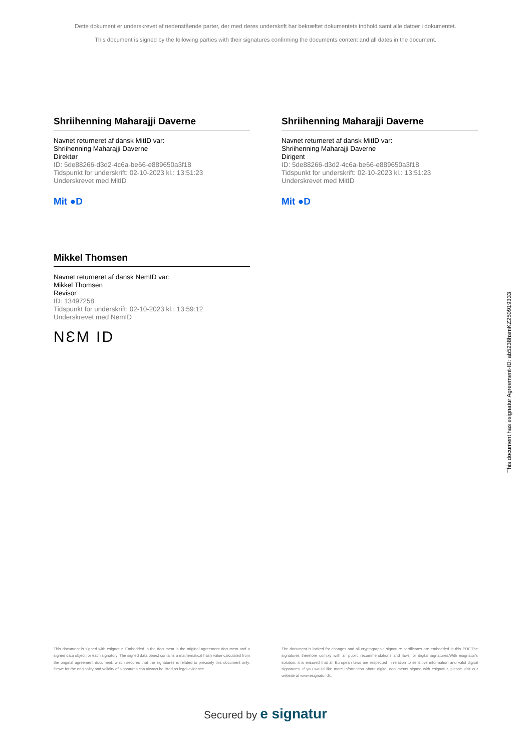Dette dokument er underskrevet af nedenstående parter, der med deres underskrift har bekræftet dokumentets indhold samt alle datoer i dokumentet.
This document is signed by the following parties with their signatures confirming the documents content and all dates in the document.
Shriihenning Maharajji Daverne
Navnet returneret af dansk MitID var:
Shriihenning Maharajji Daverne
Direktør
ID: 5de88266-d3d2-4c6a-be66-e889650a3f18
Tidspunkt for underskrift: 02-10-2023 kl.: 13:51:23
Underskrevet med MitID
Mit ●D
Shriihenning Maharajji Daverne
Navnet returneret af dansk MitID var:
Shriihenning Maharajji Daverne
Dirigent
ID: 5de88266-d3d2-4c6a-be66-e889650a3f18
Tidspunkt for underskrift: 02-10-2023 kl.: 13:51:23
Underskrevet med MitID
Mit ●D
Mikkel Thomsen
Navnet returneret af dansk NemID var:
Mikkel Thomsen
Revisor
ID: 13497258
Tidspunkt for underskrift: 02-10-2023 kl.: 13:59:12
Underskrevet med NemID
NƐM ID
This document has esignatur Agreement-ID: ab5238hsmKZ250919333
This document is signed with esignatur. Embedded in the document is the original agreement document and a signed data object for each signatory. The signed data object contains a mathematical hash value calculated from the original agreement document, which secures that the signatures is related to precisely this document only. Prove for the originality and validity of signatures can always be lifted as legal evidence.
The document is locked for changes and all cryptographic signature certificates are embedded in this PDF.The signatures therefore comply with all public recommendations and laws for digital signatures.With esignatur's solution, it is ensured that all European laws are respected in relation to sensitive information and valid digital signatures. If you would like more information about digital documents signed with esignatur, please visit our website at www.esignatur.dk.
Secured by e signatur